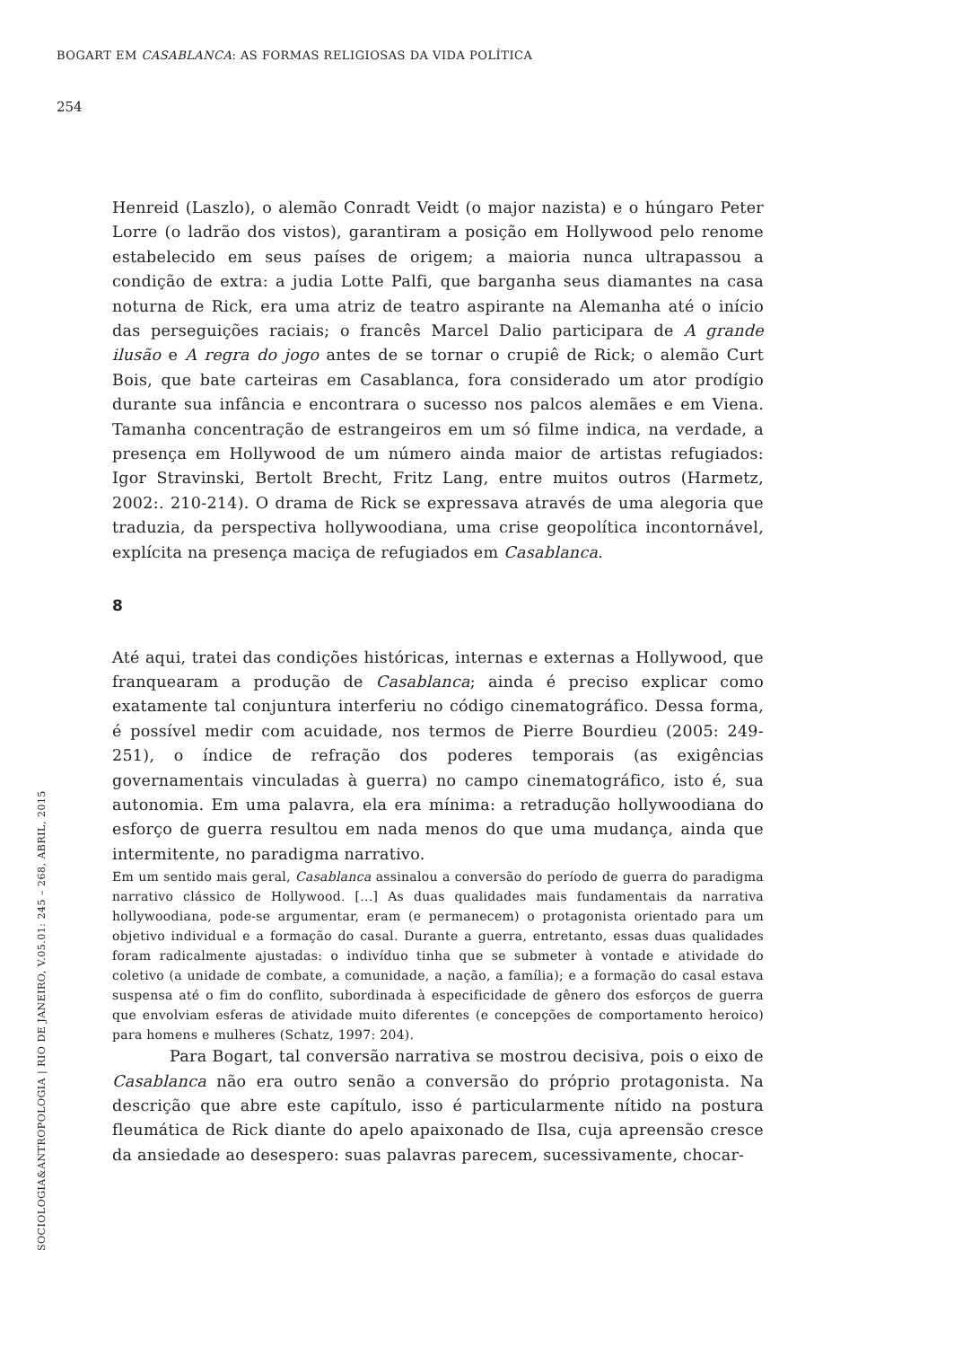BOGART EM CASABLANCA: AS FORMAS RELIGIOSAS DA VIDA POLÍTICA
254
SOCIOLOGIA&ANTROPOLOGIA | RIO DE JANEIRO, V.05.01: 245 – 268, ABRIL, 2015
Henreid (Laszlo), o alemão Conradt Veidt (o major nazista) e o húngaro Peter Lorre (o ladrão dos vistos), garantiram a posição em Hollywood pelo renome estabelecido em seus países de origem; a maioria nunca ultrapassou a condição de extra: a judia Lotte Palfi, que barganha seus diamantes na casa noturna de Rick, era uma atriz de teatro aspirante na Alemanha até o início das perseguições raciais; o francês Marcel Dalio participara de A grande ilusão e A regra do jogo antes de se tornar o crupiê de Rick; o alemão Curt Bois, que bate carteiras em Casablanca, fora considerado um ator prodígio durante sua infância e encontrara o sucesso nos palcos alemães e em Viena. Tamanha concentração de estrangeiros em um só filme indica, na verdade, a presença em Hollywood de um número ainda maior de artistas refugiados: Igor Stravinski, Bertolt Brecht, Fritz Lang, entre muitos outros (Harmetz, 2002:. 210-214). O drama de Rick se expressava através de uma alegoria que traduzia, da perspectiva hollywoodiana, uma crise geopolítica incontornável, explícita na presença maciça de refugiados em Casablanca.
8
Até aqui, tratei das condições históricas, internas e externas a Hollywood, que franquearam a produção de Casablanca; ainda é preciso explicar como exatamente tal conjuntura interferiu no código cinematográfico. Dessa forma, é possível medir com acuidade, nos termos de Pierre Bourdieu (2005: 249-251), o índice de refração dos poderes temporais (as exigências governamentais vinculadas à guerra) no campo cinematográfico, isto é, sua autonomia. Em uma palavra, ela era mínima: a retradução hollywoodiana do esforço de guerra resultou em nada menos do que uma mudança, ainda que intermitente, no paradigma narrativo.
Em um sentido mais geral, Casablanca assinalou a conversão do período de guerra do paradigma narrativo clássico de Hollywood. [...] As duas qualidades mais fundamentais da narrativa hollywoodiana, pode-se argumentar, eram (e permanecem) o protagonista orientado para um objetivo individual e a formação do casal. Durante a guerra, entretanto, essas duas qualidades foram radicalmente ajustadas: o indivíduo tinha que se submeter à vontade e atividade do coletivo (a unidade de combate, a comunidade, a nação, a família); e a formação do casal estava suspensa até o fim do conflito, subordinada à especificidade de gênero dos esforços de guerra que envolviam esferas de atividade muito diferentes (e concepções de comportamento heroico) para homens e mulheres (Schatz, 1997: 204).
Para Bogart, tal conversão narrativa se mostrou decisiva, pois o eixo de Casablanca não era outro senão a conversão do próprio protagonista. Na descrição que abre este capítulo, isso é particularmente nítido na postura fleumática de Rick diante do apelo apaixonado de Ilsa, cuja apreensão cresce da ansiedade ao desespero: suas palavras parecem, sucessivamente, chocar-